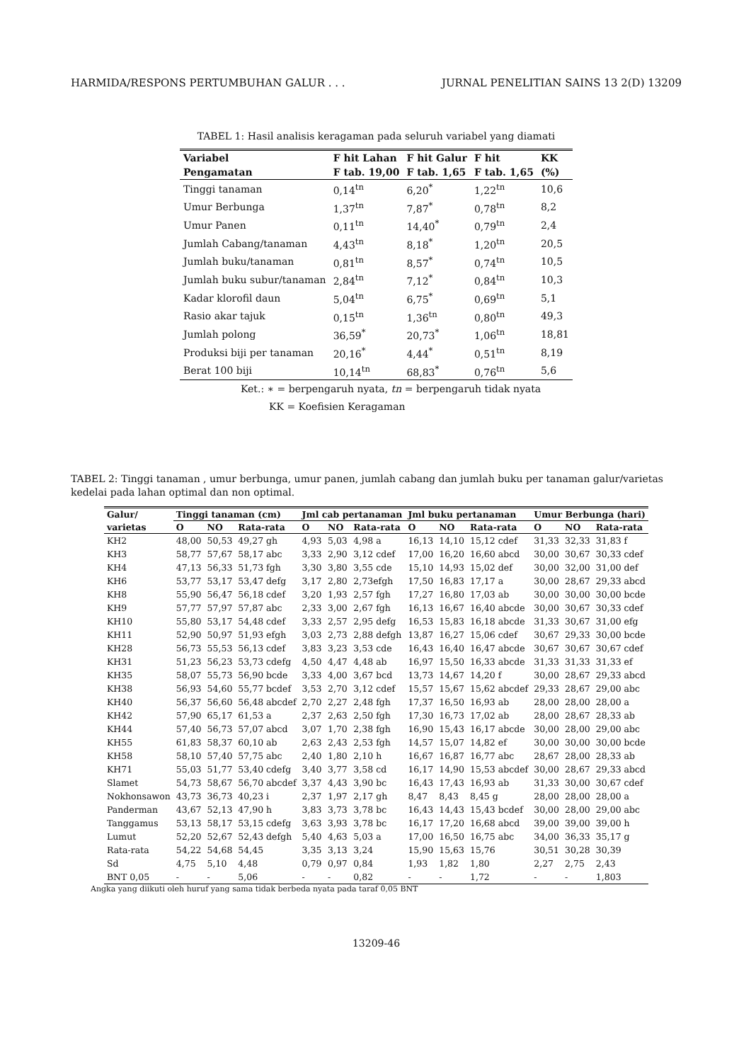HARMIDA/RESPONS PERTUMBUHAN GALUR . . . JURNAL PENELITIAN SAINS 13 2(D) 13209
TABEL 1: Hasil analisis keragaman pada seluruh variabel yang diamati
| Variabel | F hit Lahan | F hit Galur | F hit | KK |
| --- | --- | --- | --- | --- |
| Pengamatan | F tab. 19,00 | F tab. 1,65 | F tab. 1,65 | (%) |
| Tinggi tanaman | 0,14<sup>tn</sup> | 6,20<sup>*</sup> | 1,22<sup>tn</sup> | 10,6 |
| Umur Berbunga | 1,37<sup>tn</sup> | 7,87<sup>*</sup> | 0,78<sup>tn</sup> | 8,2 |
| Umur Panen | 0,11<sup>tn</sup> | 14,40<sup>*</sup> | 0,79<sup>tn</sup> | 2,4 |
| Jumlah Cabang/tanaman | 4,43<sup>tn</sup> | 8,18<sup>*</sup> | 1,20<sup>tn</sup> | 20,5 |
| Jumlah buku/tanaman | 0,81<sup>tn</sup> | 8,57<sup>*</sup> | 0,74<sup>tn</sup> | 10,5 |
| Jumlah buku subur/tanaman | 2,84<sup>tn</sup> | 7,12<sup>*</sup> | 0,84<sup>tn</sup> | 10,3 |
| Kadar klorofil daun | 5,04<sup>tn</sup> | 6,75<sup>*</sup> | 0,69<sup>tn</sup> | 5,1 |
| Rasio akar tajuk | 0,15<sup>tn</sup> | 1,36<sup>tn</sup> | 0,80<sup>tn</sup> | 49,3 |
| Jumlah polong | 36,59<sup>*</sup> | 20,73<sup>*</sup> | 1,06<sup>tn</sup> | 18,81 |
| Produksi biji per tanaman | 20,16<sup>*</sup> | 4,44<sup>*</sup> | 0,51<sup>tn</sup> | 8,19 |
| Berat 100 biji | 10,14<sup>tn</sup> | 68,83<sup>*</sup> | 0,76<sup>tn</sup> | 5,6 |
Ket.: ∗ = berpengaruh nyata, tn = berpengaruh tidak nyata
KK = Koefisien Keragaman
TABEL 2: Tinggi tanaman , umur berbunga, umur panen, jumlah cabang dan jumlah buku per tanaman galur/varietas kedelai pada lahan optimal dan non optimal.
| Galur/ | Tinggi tanaman (cm) | | | Jml cab pertanaman | | | Jml buku pertanaman | | | Umur Berbunga (hari) | | |
| --- | --- | --- | --- | --- | --- | --- | --- | --- | --- | --- | --- | --- |
| varietas | O | NO | Rata-rata | O | NO | Rata-rata | O | NO | Rata-rata | O | NO | Rata-rata |
| KH2 | 48,00 | 50,53 | 49,27 gh | 4,93 | 5,03 | 4,98 a | 16,13 | 14,10 | 15,12 cdef | 31,33 | 32,33 | 31,83 f |
| KH3 | 58,77 | 57,67 | 58,17 abc | 3,33 | 2,90 | 3,12 cdef | 17,00 | 16,20 | 16,60 abcd | 30,00 | 30,67 | 30,33 cdef |
| KH4 | 47,13 | 56,33 | 51,73 fgh | 3,30 | 3,80 | 3,55 cde | 15,10 | 14,93 | 15,02 def | 30,00 | 32,00 | 31,00 def |
| KH6 | 53,77 | 53,17 | 53,47 defg | 3,17 | 2,80 | 2,73efgh | 17,50 | 16,83 | 17,17 a | 30,00 | 28,67 | 29,33 abcd |
| KH8 | 55,90 | 56,47 | 56,18 cdef | 3,20 | 1,93 | 2,57 fgh | 17,27 | 16,80 | 17,03 ab | 30,00 | 30,00 | 30,00 bcde |
| KH9 | 57,77 | 57,97 | 57,87 abc | 2,33 | 3,00 | 2,67 fgh | 16,13 | 16,67 | 16,40 abcde | 30,00 | 30,67 | 30,33 cdef |
| KH10 | 55,80 | 53,17 | 54,48 cdef | 3,33 | 2,57 | 2,95 defg | 16,53 | 15,83 | 16,18 abcde | 31,33 | 30,67 | 31,00 efg |
| KH11 | 52,90 | 50,97 | 51,93 efgh | 3,03 | 2,73 | 2,88 defgh | 13,87 | 16,27 | 15,06 cdef | 30,67 | 29,33 | 30,00 bcde |
| KH28 | 56,73 | 55,53 | 56,13 cdef | 3,83 | 3,23 | 3,53 cde | 16,43 | 16,40 | 16,47 abcde | 30,67 | 30,67 | 30,67 cdef |
| KH31 | 51,23 | 56,23 | 53,73 cdefg | 4,50 | 4,47 | 4,48 ab | 16,97 | 15,50 | 16,33 abcde | 31,33 | 31,33 | 31,33 ef |
| KH35 | 58,07 | 55,73 | 56,90 bcde | 3,33 | 4,00 | 3,67 bcd | 13,73 | 14,67 | 14,20 f | 30,00 | 28,67 | 29,33 abcd |
| KH38 | 56,93 | 54,60 | 55,77 bcdef | 3,53 | 2,70 | 3,12 cdef | 15,57 | 15,67 | 15,62 abcdef | 29,33 | 28,67 | 29,00 abc |
| KH40 | 56,37 | 56,60 | 56,48 abcdef | 2,70 | 2,27 | 2,48 fgh | 17,37 | 16,50 | 16,93 ab | 28,00 | 28,00 | 28,00 a |
| KH42 | 57,90 | 65,17 | 61,53 a | 2,37 | 2,63 | 2,50 fgh | 17,30 | 16,73 | 17,02 ab | 28,00 | 28,67 | 28,33 ab |
| KH44 | 57,40 | 56,73 | 57,07 abcd | 3,07 | 1,70 | 2,38 fgh | 16,90 | 15,43 | 16,17 abcde | 30,00 | 28,00 | 29,00 abc |
| KH55 | 61,83 | 58,37 | 60,10 ab | 2,63 | 2,43 | 2,53 fgh | 14,57 | 15,07 | 14,82 ef | 30,00 | 30,00 | 30,00 bcde |
| KH58 | 58,10 | 57,40 | 57,75 abc | 2,40 | 1,80 | 2,10 h | 16,67 | 16,87 | 16,77 abc | 28,67 | 28,00 | 28,33 ab |
| KH71 | 55,03 | 51,77 | 53,40 cdefg | 3,40 | 3,77 | 3,58 cd | 16,17 | 14,90 | 15,53 abcdef | 30,00 | 28,67 | 29,33 abcd |
| Slamet | 54,73 | 58,67 | 56,70 abcdef | 3,37 | 4,43 | 3,90 bc | 16,43 | 17,43 | 16,93 ab | 31,33 | 30,00 | 30,67 cdef |
| Nokhonsawon | 43,73 | 36,73 | 40,23 i | 2,37 | 1,97 | 2,17 gh | 8,47 | 8,43 | 8,45 g | 28,00 | 28,00 | 28,00 a |
| Panderman | 43,67 | 52,13 | 47,90 h | 3,83 | 3,73 | 3,78 bc | 16,43 | 14,43 | 15,43 bcdef | 30,00 | 28,00 | 29,00 abc |
| Tanggamus | 53,13 | 58,17 | 53,15 cdefg | 3,63 | 3,93 | 3,78 bc | 16,17 | 17,20 | 16,68 abcd | 39,00 | 39,00 | 39,00 h |
| Lumut | 52,20 | 52,67 | 52,43 defgh | 5,40 | 4,63 | 5,03 a | 17,00 | 16,50 | 16,75 abc | 34,00 | 36,33 | 35,17 g |
| Rata-rata | 54,22 | 54,68 | 54,45 | 3,35 | 3,13 | 3,24 | 15,90 | 15,63 | 15,76 | 30,51 | 30,28 | 30,39 |
| Sd | 4,75 | 5,10 | 4,48 | 0,79 | 0,97 | 0,84 | 1,93 | 1,82 | 1,80 | 2,27 | 2,75 | 2,43 |
| BNT 0,05 | - | - | 5,06 | - | - | 0,82 | - | - | 1,72 | - | - | 1,803 |
Angka yang diikuti oleh huruf yang sama tidak berbeda nyata pada taraf 0,05 BNT
13209-46